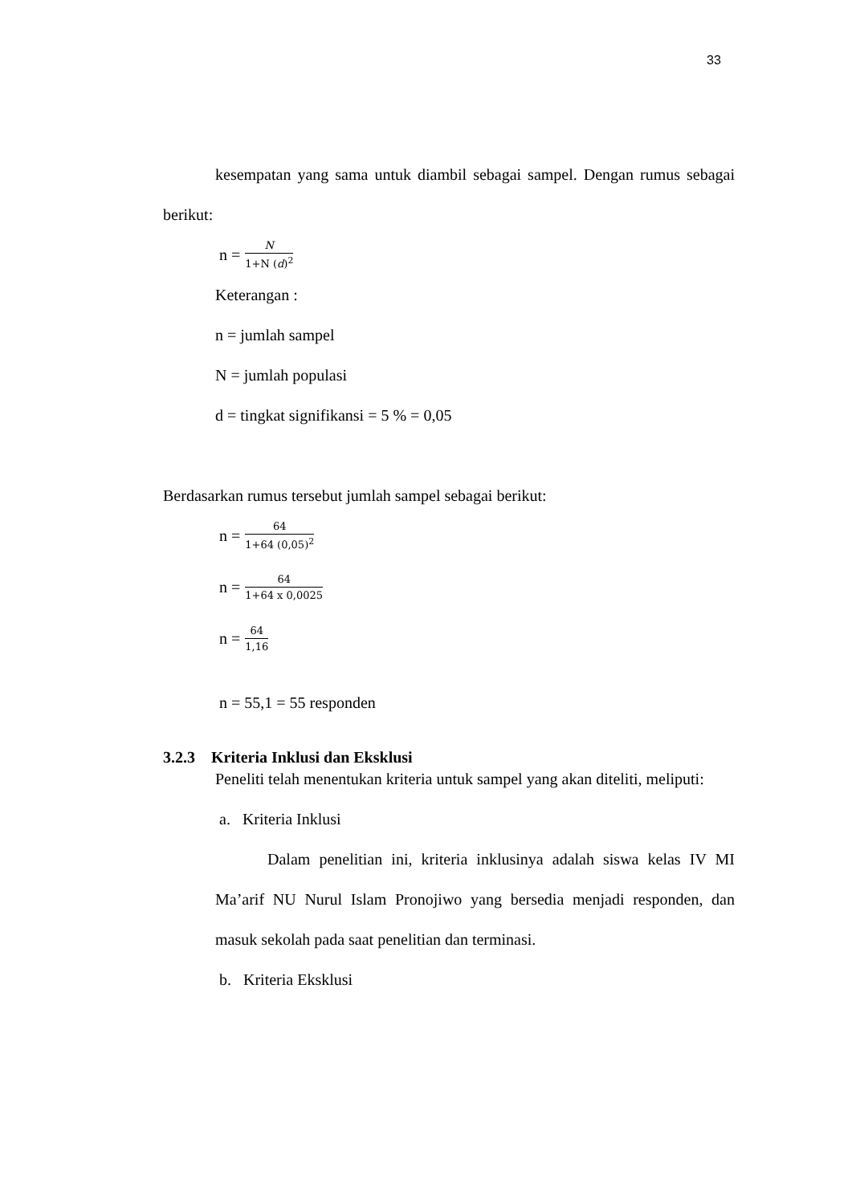33
kesempatan yang sama untuk diambil sebagai sampel. Dengan rumus sebagai berikut:
n = N 1+N (d)<sup>2</sup>
Keterangan :
n = jumlah sampel
N = jumlah populasi
d = tingkat signifikansi = 5 % = 0,05
Berdasarkan rumus tersebut jumlah sampel sebagai berikut:
n = 64 1+64 (0,05)<sup>2</sup>
n = 64 1+64 x 0,0025
n = 64 1,16
n = 55,1 = 55 responden
3.2.3 Kriteria Inklusi dan Eksklusi
Peneliti telah menentukan kriteria untuk sampel yang akan diteliti, meliputi:
a. Kriteria Inklusi
Dalam penelitian ini, kriteria inklusinya adalah siswa kelas IV MI Ma’arif NU Nurul Islam Pronojiwo yang bersedia menjadi responden, dan masuk sekolah pada saat penelitian dan terminasi.
b. Kriteria Eksklusi